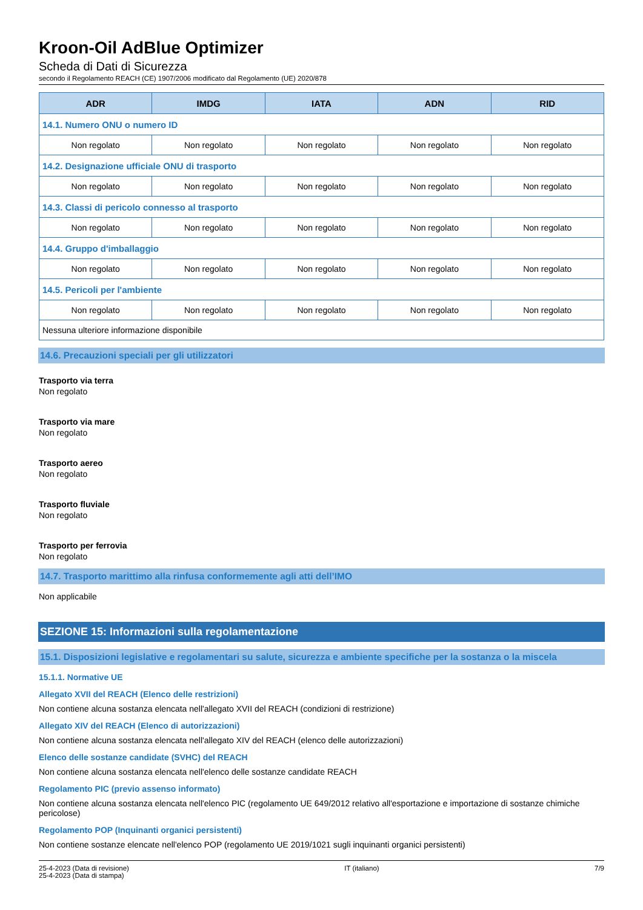Kroon-Oil AdBlue Optimizer
Scheda di Dati di Sicurezza
secondo il Regolamento REACH (CE) 1907/2006 modificato dal Regolamento (UE) 2020/878
| ADR | IMDG | IATA | ADN | RID |
| --- | --- | --- | --- | --- |
| 14.1. Numero ONU o numero ID | | | | |
| Non regolato | Non regolato | Non regolato | Non regolato | Non regolato |
| 14.2. Designazione ufficiale ONU di trasporto | | | | |
| Non regolato | Non regolato | Non regolato | Non regolato | Non regolato |
| 14.3. Classi di pericolo connesso al trasporto | | | | |
| Non regolato | Non regolato | Non regolato | Non regolato | Non regolato |
| 14.4. Gruppo d'imballaggio | | | | |
| Non regolato | Non regolato | Non regolato | Non regolato | Non regolato |
| 14.5. Pericoli per l'ambiente | | | | |
| Non regolato | Non regolato | Non regolato | Non regolato | Non regolato |
| Nessuna ulteriore informazione disponibile | | | | |
14.6. Precauzioni speciali per gli utilizzatori
Trasporto via terra
Non regolato
Trasporto via mare
Non regolato
Trasporto aereo
Non regolato
Trasporto fluviale
Non regolato
Trasporto per ferrovia
Non regolato
14.7. Trasporto marittimo alla rinfusa conformemente agli atti dell’IMO
Non applicabile
SEZIONE 15: Informazioni sulla regolamentazione
15.1. Disposizioni legislative e regolamentari su salute, sicurezza e ambiente specifiche per la sostanza o la miscela
15.1.1. Normative UE
Allegato XVII del REACH (Elenco delle restrizioni)
Non contiene alcuna sostanza elencata nell'allegato XVII del REACH (condizioni di restrizione)
Allegato XIV del REACH (Elenco di autorizzazioni)
Non contiene alcuna sostanza elencata nell'allegato XIV del REACH (elenco delle autorizzazioni)
Elenco delle sostanze candidate (SVHC) del REACH
Non contiene alcuna sostanza elencata nell'elenco delle sostanze candidate REACH
Regolamento PIC (previo assenso informato)
Non contiene alcuna sostanza elencata nell'elenco PIC (regolamento UE 649/2012 relativo all'esportazione e importazione di sostanze chimiche pericolose)
Regolamento POP (Inquinanti organici persistenti)
Non contiene sostanze elencate nell'elenco POP (regolamento UE 2019/1021 sugli inquinanti organici persistenti)
25-4-2023 (Data di revisione)
25-4-2023 (Data di stampa)
IT (italiano) 7/9